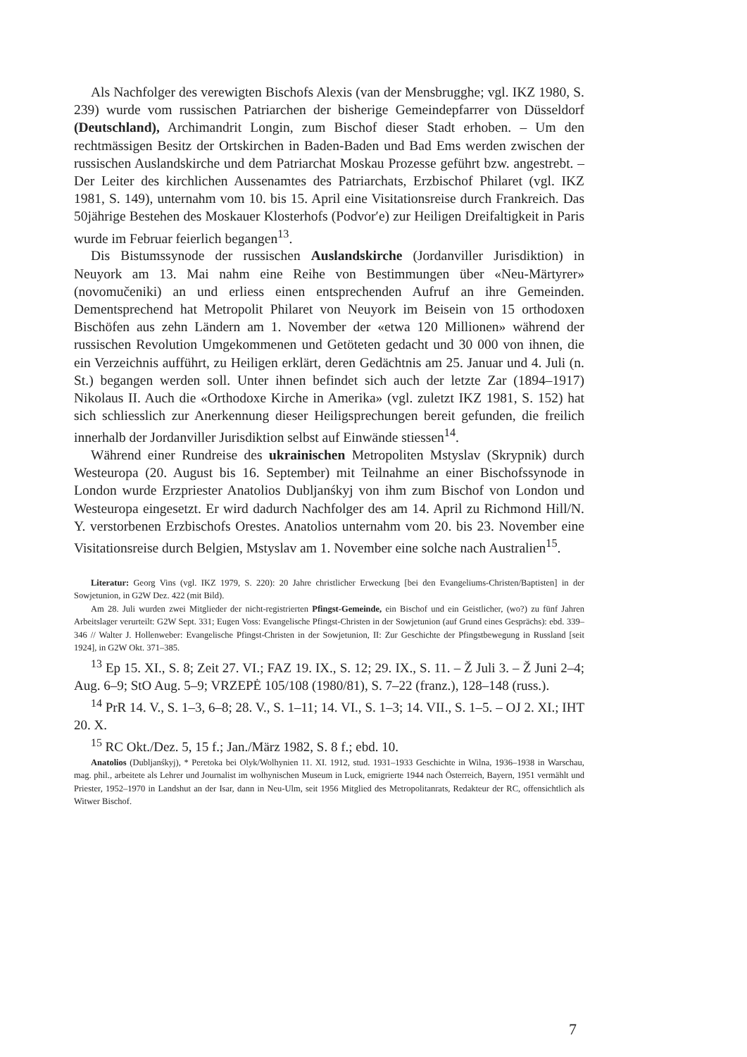Als Nachfolger des verewigten Bischofs Alexis (van der Mensbrugghe; vgl. IKZ 1980, S. 239) wurde vom russischen Patriarchen der bisherige Gemeindepfarrer von Düsseldorf (Deutschland), Archimandrit Longin, zum Bischof dieser Stadt erhoben. – Um den rechtmässigen Besitz der Ortskirchen in Baden-Baden und Bad Ems werden zwischen der russischen Auslandskirche und dem Patriarchat Moskau Prozesse geführt bzw. angestrebt. – Der Leiter des kirchlichen Aussenamtes des Patriarchats, Erzbischof Philaret (vgl. IKZ 1981, S. 149), unternahm vom 10. bis 15. April eine Visitationsreise durch Frankreich. Das 50jährige Bestehen des Moskauer Klosterhofs (Podvor′e) zur Heiligen Dreifaltigkeit in Paris wurde im Februar feierlich begangen<sup>13</sup>.
Dis Bistumssynode der russischen Auslandskirche (Jordanviller Jurisdiktion) in Neuyork am 13. Mai nahm eine Reihe von Bestimmungen über «Neu-Märtyrer» (novomučeniki) an und erliess einen entsprechenden Aufruf an ihre Gemeinden. Dementsprechend hat Metropolit Philaret von Neuyork im Beisein von 15 orthodoxen Bischöfen aus zehn Ländern am 1. November der «etwa 120 Millionen» während der russischen Revolution Umgekommenen und Getöteten gedacht und 30 000 von ihnen, die ein Verzeichnis aufführt, zu Heiligen erklärt, deren Gedächtnis am 25. Januar und 4. Juli (n. St.) begangen werden soll. Unter ihnen befindet sich auch der letzte Zar (1894–1917) Nikolaus II. Auch die «Orthodoxe Kirche in Amerika» (vgl. zuletzt IKZ 1981, S. 152) hat sich schliesslich zur Anerkennung dieser Heiligsprechungen bereit gefunden, die freilich innerhalb der Jordanviller Jurisdiktion selbst auf Einwände stiessen<sup>14</sup>.
Während einer Rundreise des ukrainischen Metropoliten Mstyslav (Skrypnik) durch Westeuropa (20. August bis 16. September) mit Teilnahme an einer Bischofssynode in London wurde Erzpriester Anatolios Dubljanśkyj von ihm zum Bischof von London und Westeuropa eingesetzt. Er wird dadurch Nachfolger des am 14. April zu Richmond Hill/N. Y. verstorbenen Erzbischofs Orestes. Anatolios unternahm vom 20. bis 23. November eine Visitationsreise durch Belgien, Mstyslav am 1. November eine solche nach Australien<sup>15</sup>.
Literatur: Georg Vins (vgl. IKZ 1979, S. 220): 20 Jahre christlicher Erweckung [bei den Evangeliums-Christen/Baptisten] in der Sowjetunion, in G2W Dez. 422 (mit Bild).
Am 28. Juli wurden zwei Mitglieder der nicht-registrierten Pfingst-Gemeinde, ein Bischof und ein Geistlicher, (wo?) zu fünf Jahren Arbeitslager verurteilt: G2W Sept. 331; Eugen Voss: Evangelische Pfingst-Christen in der Sowjetunion (auf Grund eines Gesprächs): ebd. 339–346 // Walter J. Hollenweber: Evangelische Pfingst-Christen in der Sowjetunion, II: Zur Geschichte der Pfingstbewegung in Russland [seit 1924], in G2W Okt. 371–385.
<sup>13</sup> Ep 15. XI., S. 8; Zeit 27. VI.; FAZ 19. IX., S. 12; 29. IX., S. 11. – Ž Juli 3. – Ž Juni 2–4; Aug. 6–9; StO Aug. 5–9; VRZEPĖ 105/108 (1980/81), S. 7–22 (franz.), 128–148 (russ.).
<sup>14</sup> PrR 14. V., S. 1–3, 6–8; 28. V., S. 1–11; 14. VI., S. 1–3; 14. VII., S. 1–5. – OJ 2. XI.; IHT 20. X.
<sup>15</sup> RC Okt./Dez. 5, 15 f.; Jan./März 1982, S. 8 f.; ebd. 10.
Anatolios (Dubljanśkyj), * Peretoka bei Olyk/Wolhynien 11. XI. 1912, stud. 1931–1933 Geschichte in Wilna, 1936–1938 in Warschau, mag. phil., arbeitete als Lehrer und Journalist im wolhynischen Museum in Luck, emigrierte 1944 nach Österreich, Bayern, 1951 vermählt und Priester, 1952–1970 in Landshut an der Isar, dann in Neu-Ulm, seit 1956 Mitglied des Metropolitanrats, Redakteur der RC, offensichtlich als Witwer Bischof.
7